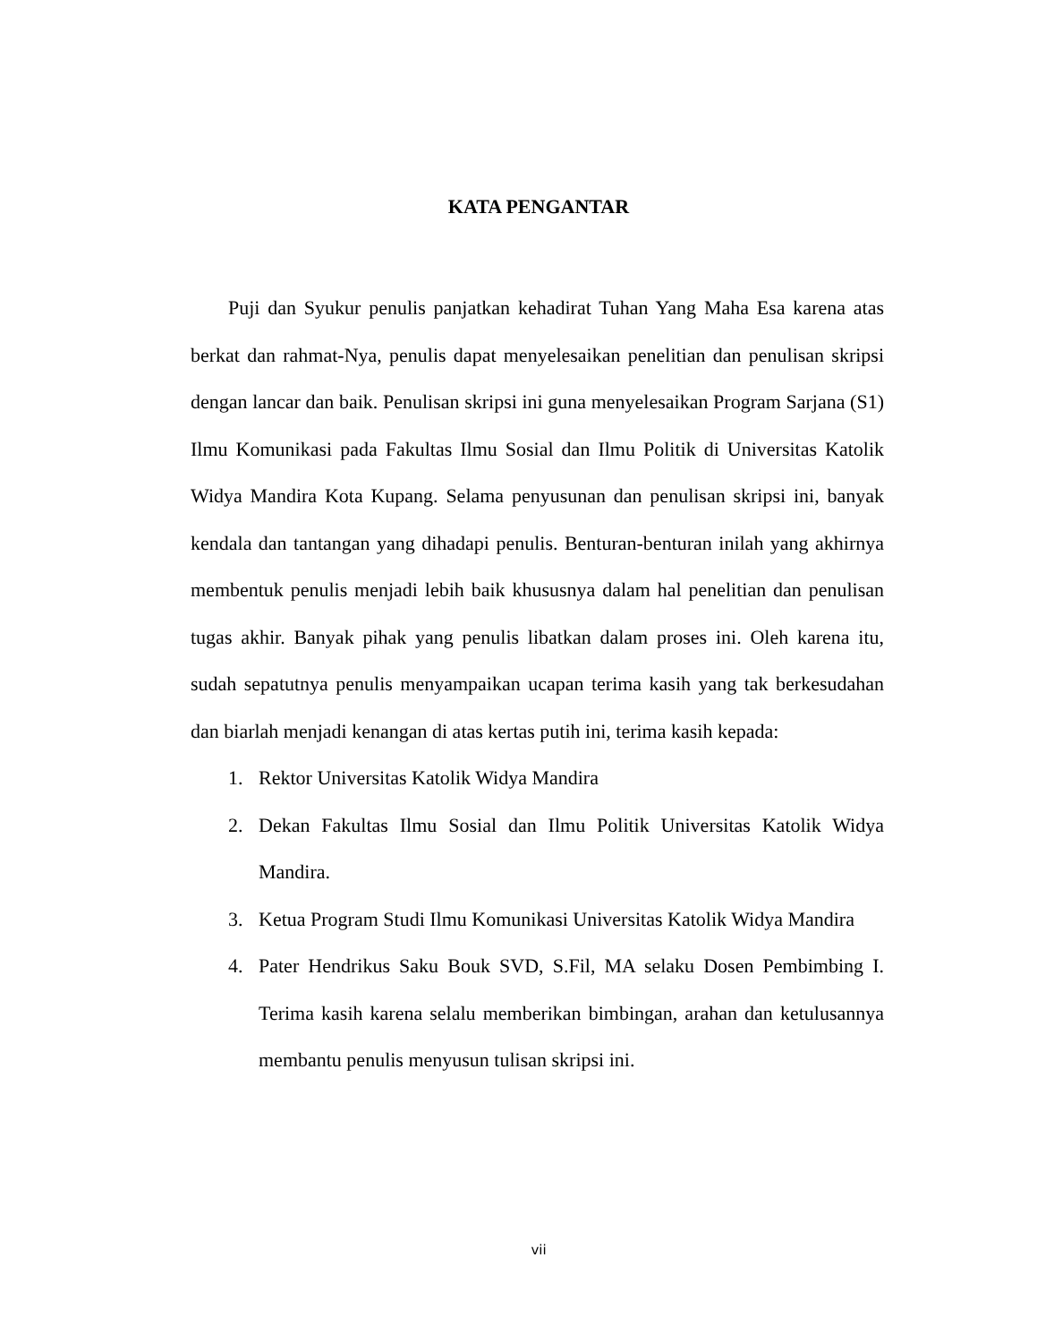KATA PENGANTAR
Puji dan Syukur penulis panjatkan kehadirat Tuhan Yang Maha Esa karena atas berkat dan rahmat-Nya, penulis dapat menyelesaikan penelitian dan penulisan skripsi dengan lancar dan baik. Penulisan skripsi ini guna menyelesaikan Program Sarjana (S1) Ilmu Komunikasi pada Fakultas Ilmu Sosial dan Ilmu Politik di Universitas Katolik Widya Mandira Kota Kupang. Selama penyusunan dan penulisan skripsi ini, banyak kendala dan tantangan yang dihadapi penulis. Benturan-benturan inilah yang akhirnya membentuk penulis menjadi lebih baik khususnya dalam hal penelitian dan penulisan tugas akhir. Banyak pihak yang penulis libatkan dalam proses ini. Oleh karena itu, sudah sepatutnya penulis menyampaikan ucapan terima kasih yang tak berkesudahan dan biarlah menjadi kenangan di atas kertas putih ini, terima kasih kepada:
1. Rektor Universitas Katolik Widya Mandira
2. Dekan Fakultas Ilmu Sosial dan Ilmu Politik Universitas Katolik Widya Mandira.
3. Ketua Program Studi Ilmu Komunikasi Universitas Katolik Widya Mandira
4. Pater Hendrikus Saku Bouk SVD, S.Fil, MA selaku Dosen Pembimbing I. Terima kasih karena selalu memberikan bimbingan, arahan dan ketulusannya membantu penulis menyusun tulisan skripsi ini.
vii